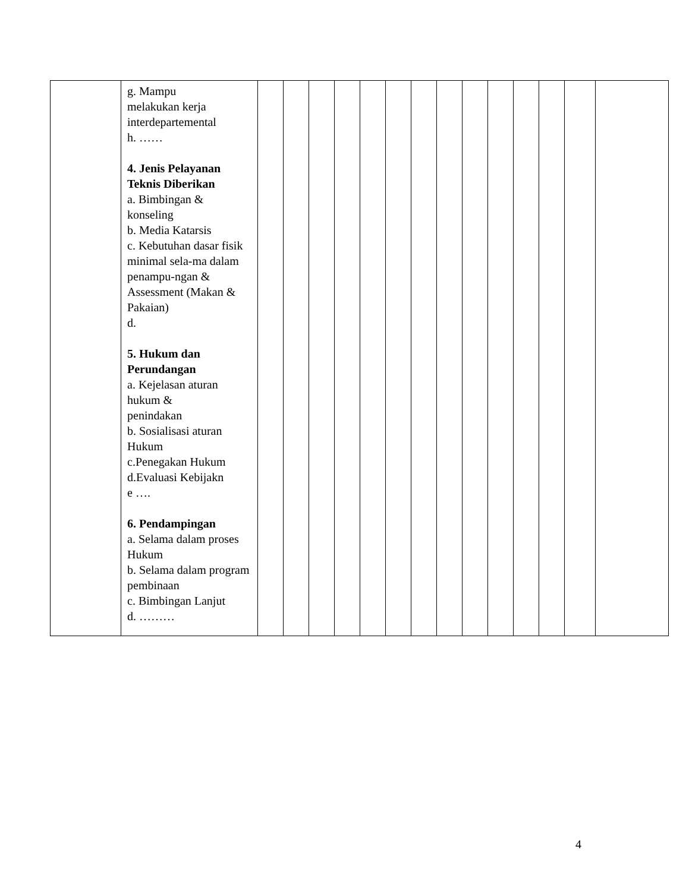| | g. Mampu melakukan kerja interdepartemental h. …… 4. Jenis Pelayanan Teknis Diberikan a. Bimbingan & konseling b. Media Katarsis c. Kebutuhan dasar fisik minimal sela-ma dalam penampu-ngan & Assessment (Makan & Pakaian) d. 5. Hukum dan Perundangan a. Kejelasan aturan hukum & penindakan b. Sosialisasi aturan Hukum c.Penegakan Hukum d.Evaluasi Kebijakn e …. 6. Pendampingan a. Selama dalam proses Hukum b. Selama dalam program pembinaan c. Bimbingan Lanjut d. ……… | | | | | | | | | | | | | | |
4